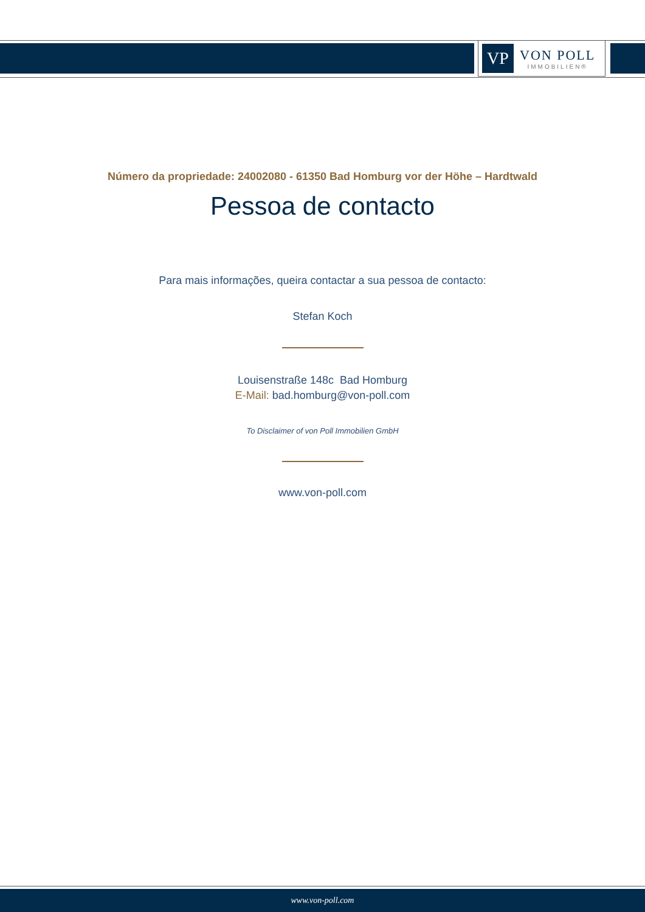VP
VON POLL
IMMOBILIEN®
Número da propriedade: 24002080 - 61350 Bad Homburg vor der Höhe – Hardtwald
Pessoa de contacto
Para mais informações, queira contactar a sua pessoa de contacto:
Stefan Koch
Louisenstraße 148c Bad Homburg
E-Mail: bad.homburg@von-poll.com
To Disclaimer of von Poll Immobilien GmbH
www.von-poll.com
www.von-poll.com